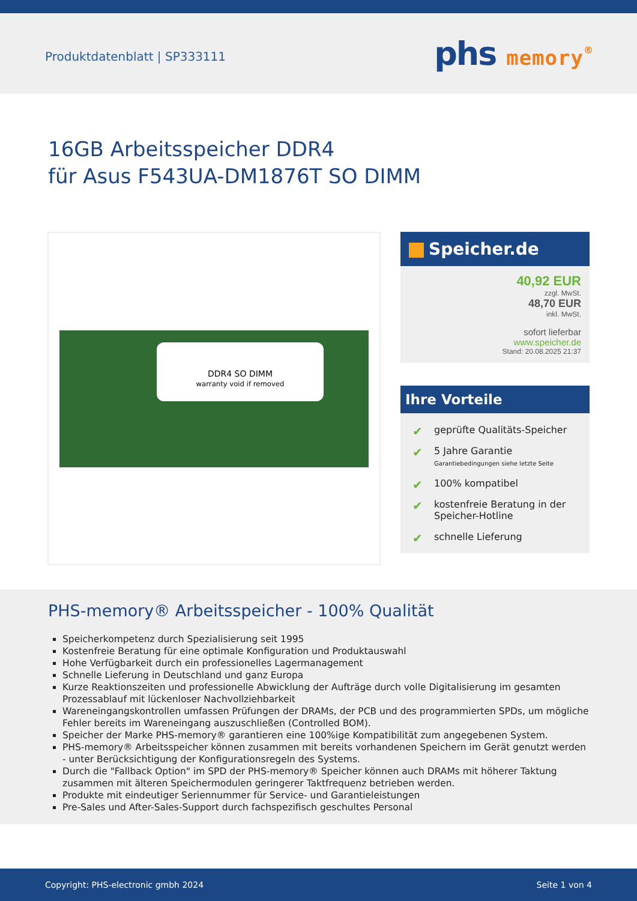Produktdatenblatt | SP333111
phs memory<sup>®</sup>
16GB Arbeitsspeicher DDR4
für Asus F543UA-DM1876T SO DIMM
DDR4 SO DIMM
warranty void if removed
Speicher.de
40,92 EUR
zzgl. MwSt.
48,70 EUR
inkl. MwSt.
sofort lieferbar
www.speicher.de
Stand: 20.08.2025 21:37
Ihre Vorteile
geprüfte Qualitäts-Speicher
5 Jahre Garantie
Garantiebedingungen siehe letzte Seite
100% kompatibel
kostenfreie Beratung in der Speicher-Hotline
schnelle Lieferung
PHS-memory® Arbeitsspeicher - 100% Qualität
Speicherkompetenz durch Spezialisierung seit 1995
Kostenfreie Beratung für eine optimale Konfiguration und Produktauswahl
Hohe Verfügbarkeit durch ein professionelles Lagermanagement
Schnelle Lieferung in Deutschland und ganz Europa
Kurze Reaktionszeiten und professionelle Abwicklung der Aufträge durch volle Digitalisierung im gesamten Prozessablauf mit lückenloser Nachvollziehbarkeit
Wareneingangskontrollen umfassen Prüfungen der DRAMs, der PCB und des programmierten SPDs, um mögliche Fehler bereits im Wareneingang auszuschließen (Controlled BOM).
Speicher der Marke PHS-memory® garantieren eine 100%ige Kompatibilität zum angegebenen System.
PHS-memory® Arbeitsspeicher können zusammen mit bereits vorhandenen Speichern im Gerät genutzt werden - unter Berücksichtigung der Konfigurationsregeln des Systems.
Durch die "Fallback Option" im SPD der PHS-memory® Speicher können auch DRAMs mit höherer Taktung zusammen mit älteren Speichermodulen geringerer Taktfrequenz betrieben werden.
Produkte mit eindeutiger Seriennummer für Service- und Garantieleistungen
Pre-Sales und After-Sales-Support durch fachspezifisch geschultes Personal
Copyright: PHS-electronic gmbh 2024 Seite 1 von 4